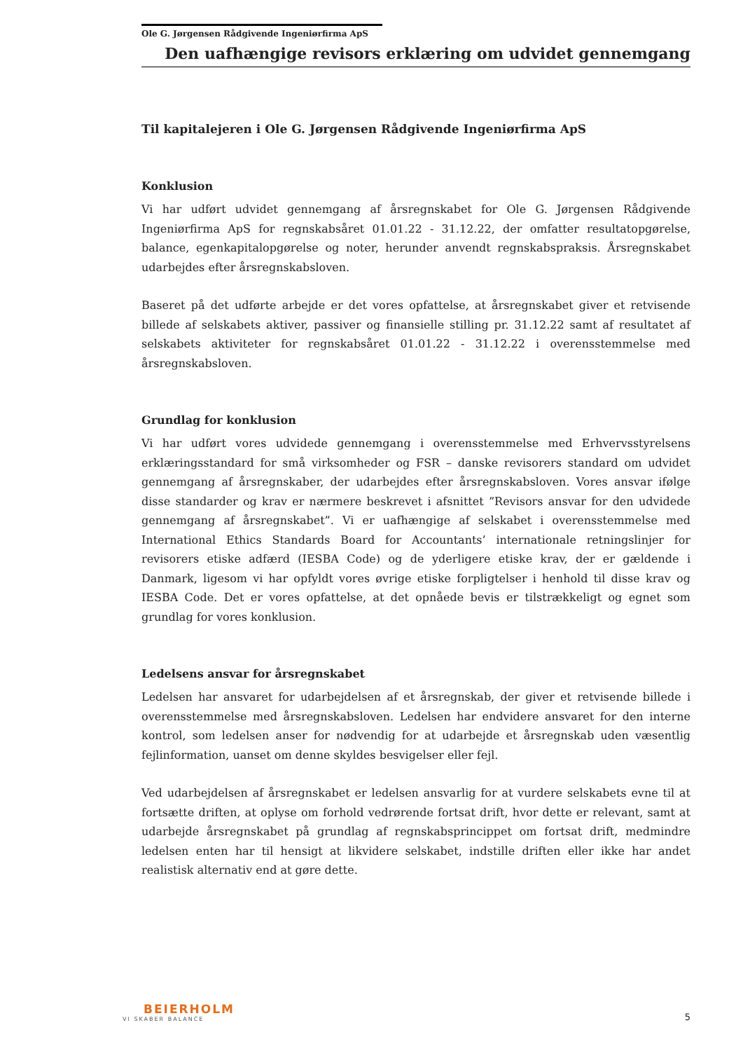Ole G. Jørgensen Rådgivende Ingeniørfirma ApS
Den uafhængige revisors erklæring om udvidet gennemgang
Til kapitalejeren i Ole G. Jørgensen Rådgivende Ingeniørfirma ApS
Konklusion
Vi har udført udvidet gennemgang af årsregnskabet for Ole G. Jørgensen Rådgivende Ingeniørfirma ApS for regnskabsåret 01.01.22 - 31.12.22, der omfatter resultatopgørelse, balance, egenkapitalopgørelse og noter, herunder anvendt regnskabspraksis. Årsregnskabet udarbejdes efter årsregnskabsloven.
Baseret på det udførte arbejde er det vores opfattelse, at årsregnskabet giver et retvisende billede af selskabets aktiver, passiver og finansielle stilling pr. 31.12.22 samt af resultatet af selskabets aktiviteter for regnskabsåret 01.01.22 - 31.12.22 i overensstemmelse med årsregnskabsloven.
Grundlag for konklusion
Vi har udført vores udvidede gennemgang i overensstemmelse med Erhvervsstyrelsens erklæringsstandard for små virksomheder og FSR – danske revisorers standard om udvidet gennemgang af årsregnskaber, der udarbejdes efter årsregnskabsloven. Vores ansvar ifølge disse standarder og krav er nærmere beskrevet i afsnittet ”Revisors ansvar for den udvidede gennemgang af årsregnskabet”. Vi er uafhængige af selskabet i overensstemmelse med International Ethics Standards Board for Accountants’ internationale retningslinjer for revisorers etiske adfærd (IESBA Code) og de yderligere etiske krav, der er gældende i Danmark, ligesom vi har opfyldt vores øvrige etiske forpligtelser i henhold til disse krav og IESBA Code. Det er vores opfattelse, at det opnåede bevis er tilstrækkeligt og egnet som grundlag for vores konklusion.
Ledelsens ansvar for årsregnskabet
Ledelsen har ansvaret for udarbejdelsen af et årsregnskab, der giver et retvisende billede i overensstemmelse med årsregnskabsloven. Ledelsen har endvidere ansvaret for den interne kontrol, som ledelsen anser for nødvendig for at udarbejde et årsregnskab uden væsentlig fejlinformation, uanset om denne skyldes besvigelser eller fejl.
Ved udarbejdelsen af årsregnskabet er ledelsen ansvarlig for at vurdere selskabets evne til at fortsætte driften, at oplyse om forhold vedrørende fortsat drift, hvor dette er relevant, samt at udarbejde årsregnskabet på grundlag af regnskabsprincippet om fortsat drift, medmindre ledelsen enten har til hensigt at likvidere selskabet, indstille driften eller ikke har andet realistisk alternativ end at gøre dette.
BEIERHOLM
VI SKABER BALANCE
5